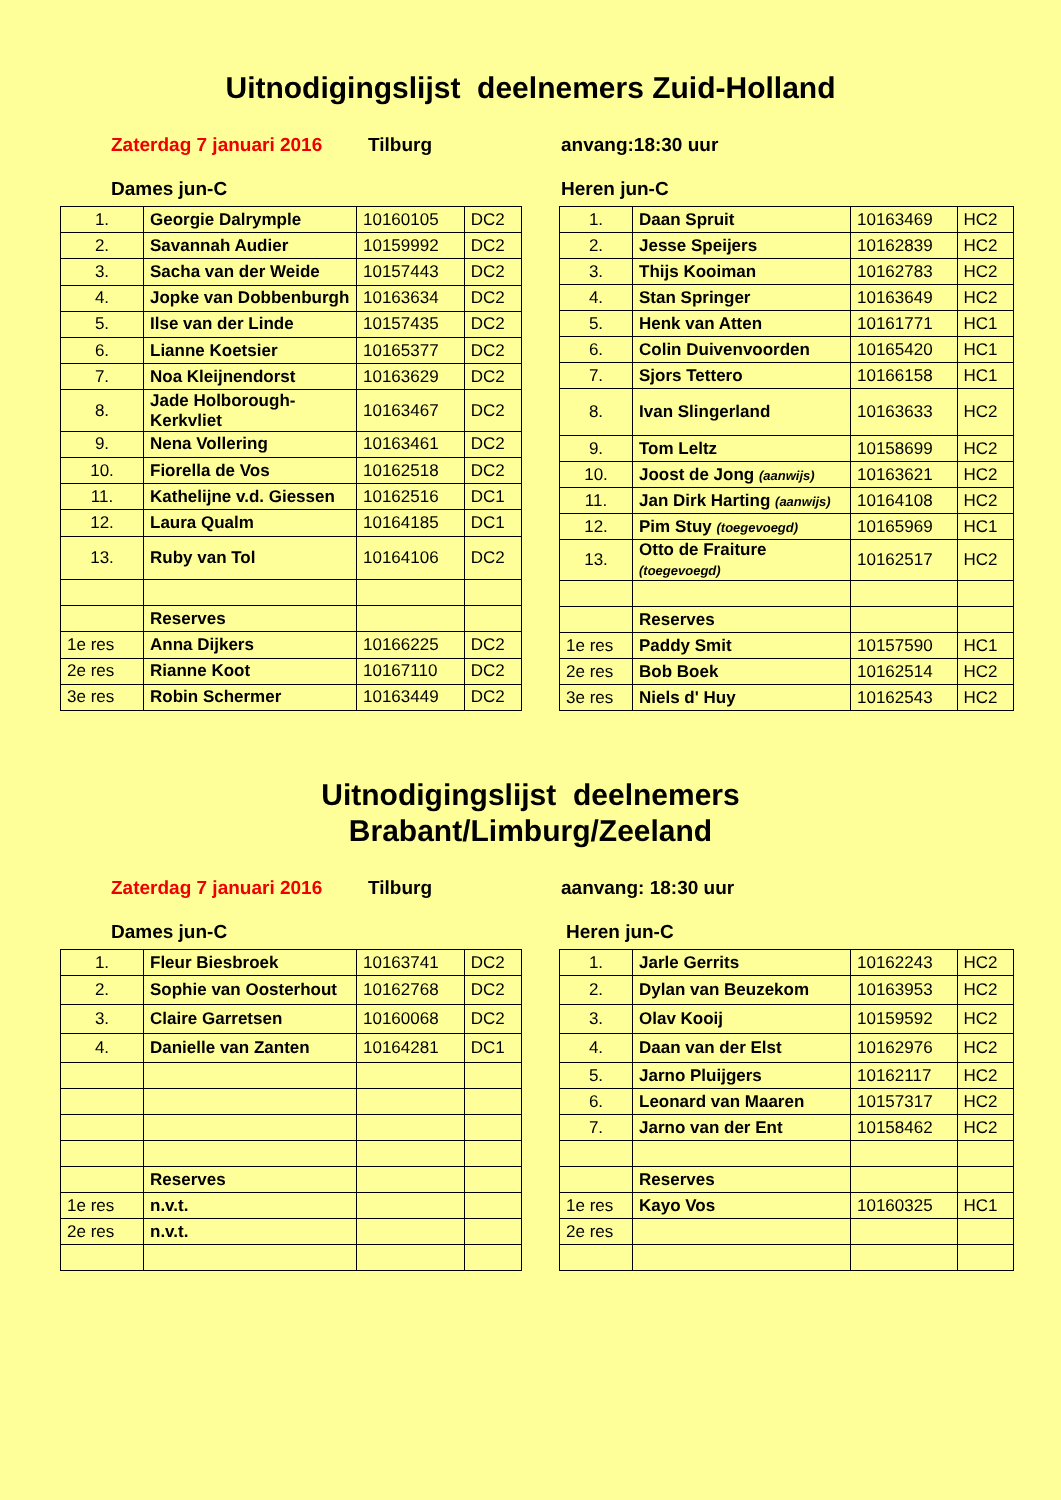Uitnodigingslijst deelnemers Zuid-Holland
Zaterdag 7 januari 2016 Tilburg anvang:18:30 uur
Dames jun-C Heren jun-C
| 1. | Georgie Dalrymple | 10160105 | DC2 |
| 2. | Savannah Audier | 10159992 | DC2 |
| 3. | Sacha van der Weide | 10157443 | DC2 |
| 4. | Jopke van Dobbenburgh | 10163634 | DC2 |
| 5. | Ilse van der Linde | 10157435 | DC2 |
| 6. | Lianne Koetsier | 10165377 | DC2 |
| 7. | Noa Kleijnendorst | 10163629 | DC2 |
| 8. | Jade Holborough-Kerkvliet | 10163467 | DC2 |
| 9. | Nena Vollering | 10163461 | DC2 |
| 10. | Fiorella de Vos | 10162518 | DC2 |
| 11. | Kathelijne v.d. Giessen | 10162516 | DC1 |
| 12. | Laura Qualm | 10164185 | DC1 |
| 13. | Ruby van Tol | 10164106 | DC2 |
| | Reserves | | |
| 1e res | Anna Dijkers | 10166225 | DC2 |
| 2e res | Rianne Koot | 10167110 | DC2 |
| 3e res | Robin Schermer | 10163449 | DC2 |
| 1. | Daan Spruit | 10163469 | HC2 |
| 2. | Jesse Speijers | 10162839 | HC2 |
| 3. | Thijs Kooiman | 10162783 | HC2 |
| 4. | Stan Springer | 10163649 | HC2 |
| 5. | Henk van Atten | 10161771 | HC1 |
| 6. | Colin Duivenvoorden | 10165420 | HC1 |
| 7. | Sjors Tettero | 10166158 | HC1 |
| 8. | Ivan Slingerland | 10163633 | HC2 |
| 9. | Tom Leltz | 10158699 | HC2 |
| 10. | Joost de Jong (aanwijs) | 10163621 | HC2 |
| 11. | Jan Dirk Harting (aanwijs) | 10164108 | HC2 |
| 12. | Pim Stuy (toegevoegd) | 10165969 | HC1 |
| 13. | Otto de Fraiture (toegevoegd) | 10162517 | HC2 |
| | Reserves | | |
| 1e res | Paddy Smit | 10157590 | HC1 |
| 2e res | Bob Boek | 10162514 | HC2 |
| 3e res | Niels d' Huy | 10162543 | HC2 |
Uitnodigingslijst deelnemers
Brabant/Limburg/Zeeland
Zaterdag 7 januari 2016 Tilburg aanvang: 18:30 uur
Dames jun-C Heren jun-C
| 1. | Fleur Biesbroek | 10163741 | DC2 |
| 2. | Sophie van Oosterhout | 10162768 | DC2 |
| 3. | Claire Garretsen | 10160068 | DC2 |
| 4. | Danielle van Zanten | 10164281 | DC1 |
| | Reserves | | |
| 1e res | n.v.t. | | |
| 2e res | n.v.t. | | |
| 1. | Jarle Gerrits | 10162243 | HC2 |
| 2. | Dylan van Beuzekom | 10163953 | HC2 |
| 3. | Olav Kooij | 10159592 | HC2 |
| 4. | Daan van der Elst | 10162976 | HC2 |
| 5. | Jarno Pluijgers | 10162117 | HC2 |
| 6. | Leonard van Maaren | 10157317 | HC2 |
| 7. | Jarno van der Ent | 10158462 | HC2 |
| | Reserves | | |
| 1e res | Kayo Vos | 10160325 | HC1 |
| 2e res | | | |